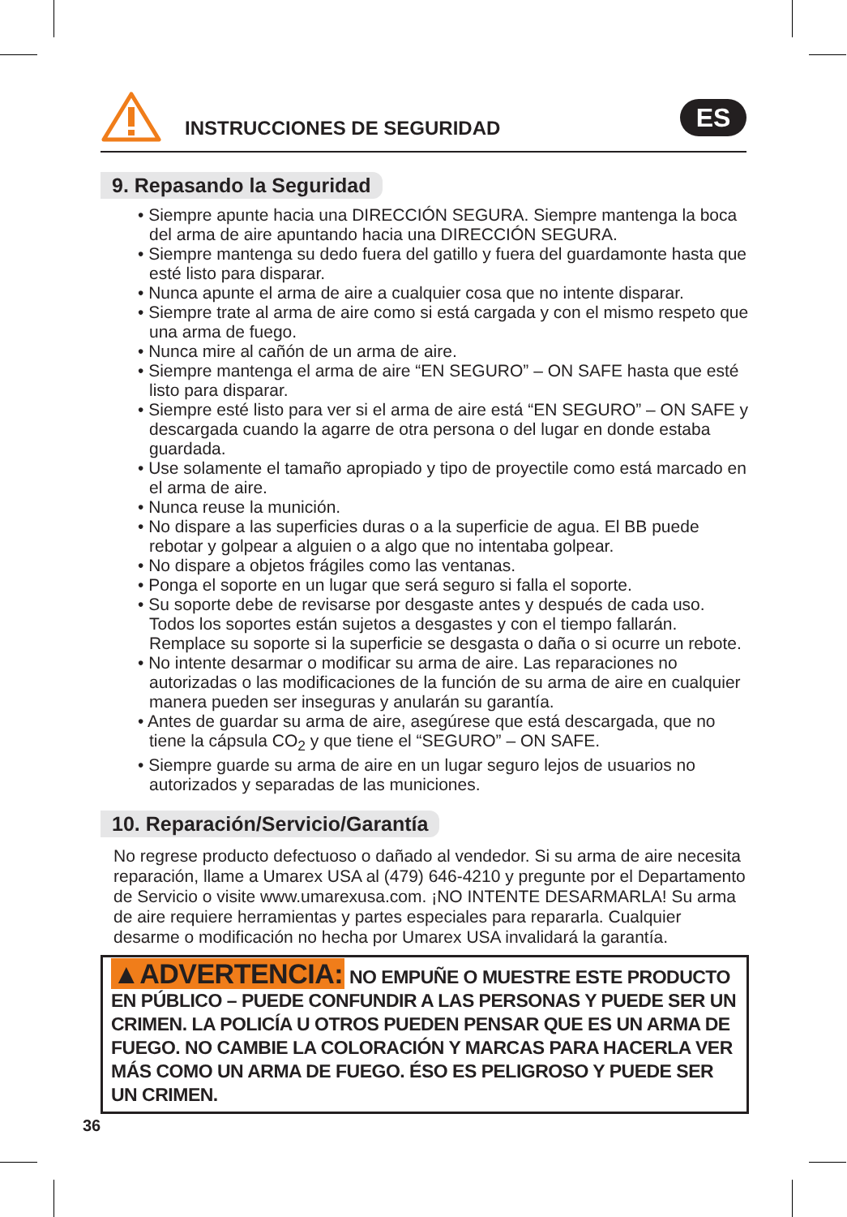INSTRUCCIONES DE SEGURIDAD ES
9. Repasando la Seguridad
• Siempre apunte hacia una DIRECCIÓN SEGURA. Siempre mantenga la boca del arma de aire apuntando hacia una DIRECCIÓN SEGURA.
• Siempre mantenga su dedo fuera del gatillo y fuera del guardamonte hasta que esté listo para disparar.
• Nunca apunte el arma de aire a cualquier cosa que no intente disparar.
• Siempre trate al arma de aire como si está cargada y con el mismo respeto que una arma de fuego.
• Nunca mire al cañón de un arma de aire.
• Siempre mantenga el arma de aire “EN SEGURO” – ON SAFE hasta que esté listo para disparar.
• Siempre esté listo para ver si el arma de aire está “EN SEGURO” – ON SAFE y descargada cuando la agarre de otra persona o del lugar en donde estaba guardada.
• Use solamente el tamaño apropiado y tipo de proyectile como está marcado en el arma de aire.
• Nunca reuse la munición.
• No dispare a las superficies duras o a la superficie de agua. El BB puede rebotar y golpear a alguien o a algo que no intentaba golpear.
• No dispare a objetos frágiles como las ventanas.
• Ponga el soporte en un lugar que será seguro si falla el soporte.
• Su soporte debe de revisarse por desgaste antes y después de cada uso. Todos los soportes están sujetos a desgastes y con el tiempo fallarán. Remplace su soporte si la superficie se desgasta o daña o si ocurre un rebote.
• No intente desarmar o modificar su arma de aire. Las reparaciones no autorizadas o las modificaciones de la función de su arma de aire en cualquier manera pueden ser inseguras y anularán su garantía.
• Antes de guardar su arma de aire, asegúrese que está descargada, que no tiene la cápsula CO<sub>2</sub> y que tiene el “SEGURO” – ON SAFE.
• Siempre guarde su arma de aire en un lugar seguro lejos de usuarios no autorizados y separadas de las municiones.
10. Reparación/Servicio/Garantía
No regrese producto defectuoso o dañado al vendedor. Si su arma de aire necesita reparación, llame a Umarex USA al (479) 646-4210 y pregunte por el Departamento de Servicio o visite www.umarexusa.com. ¡NO INTENTE DESARMARLA! Su arma de aire requiere herramientas y partes especiales para repararla. Cualquier desarme o modificación no hecha por Umarex USA invalidará la garantía.
▲ADVERTENCIA: NO EMPUÑE O MUESTRE ESTE PRODUCTO EN PÚBLICO – PUEDE CONFUNDIR A LAS PERSONAS Y PUEDE SER UN CRIMEN. LA POLICÍA U OTROS PUEDEN PENSAR QUE ES UN ARMA DE FUEGO. NO CAMBIE LA COLORACIÓN Y MARCAS PARA HACERLA VER MÁS COMO UN ARMA DE FUEGO. ÉSO ES PELIGROSO Y PUEDE SER UN CRIMEN.
36